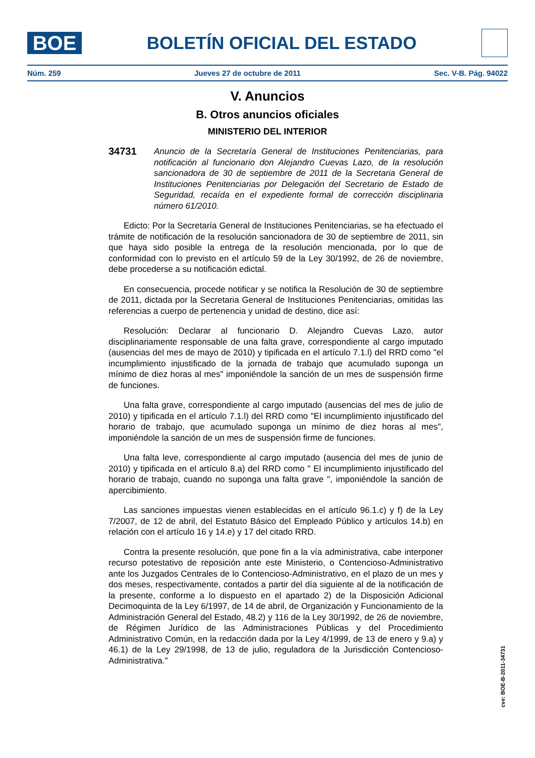BOE
BOLETÍN OFICIAL DEL ESTADO
Núm. 259 Jueves 27 de octubre de 2011 Sec. V-B. Pág. 94022
V. Anuncios
B. Otros anuncios oficiales
MINISTERIO DEL INTERIOR
34731
Anuncio de la Secretaría General de Instituciones Penitenciarias, para notificación al funcionario don Alejandro Cuevas Lazo, de la resolución sancionadora de 30 de septiembre de 2011 de la Secretaria General de Instituciones Penitenciarias por Delegación del Secretario de Estado de Seguridad, recaída en el expediente formal de corrección disciplinaria número 61/2010.
Edicto: Por la Secretaría General de Instituciones Penitenciarias, se ha efectuado el trámite de notificación de la resolución sancionadora de 30 de septiembre de 2011, sin que haya sido posible la entrega de la resolución mencionada, por lo que de conformidad con lo previsto en el artículo 59 de la Ley 30/1992, de 26 de noviembre, debe procederse a su notificación edictal.
En consecuencia, procede notificar y se notifica la Resolución de 30 de septiembre de 2011, dictada por la Secretaria General de Instituciones Penitenciarias, omitidas las referencias a cuerpo de pertenencia y unidad de destino, dice así:
Resolución: Declarar al funcionario D. Alejandro Cuevas Lazo, autor disciplinariamente responsable de una falta grave, correspondiente al cargo imputado (ausencias del mes de mayo de 2010) y tipificada en el artículo 7.1.l) del RRD como "el incumplimiento injustificado de la jornada de trabajo que acumulado suponga un mínimo de diez horas al mes" imponiéndole la sanción de un mes de suspensión firme de funciones.
Una falta grave, correspondiente al cargo imputado (ausencias del mes de julio de 2010) y tipificada en el artículo 7.1.l) del RRD como "El incumplimiento injustificado del horario de trabajo, que acumulado suponga un mínimo de diez horas al mes", imponiéndole la sanción de un mes de suspensión firme de funciones.
Una falta leve, correspondiente al cargo imputado (ausencia del mes de junio de 2010) y tipificada en el artículo 8.a) del RRD como " El incumplimiento injustificado del horario de trabajo, cuando no suponga una falta grave ", imponiéndole la sanción de apercibimiento.
Las sanciones impuestas vienen establecidas en el artículo 96.1.c) y f) de la Ley 7/2007, de 12 de abril, del Estatuto Básico del Empleado Público y artículos 14.b) en relación con el artículo 16 y 14.e) y 17 del citado RRD.
Contra la presente resolución, que pone fin a la vía administrativa, cabe interponer recurso potestativo de reposición ante este Ministerio, o Contencioso-Administrativo ante los Juzgados Centrales de lo Contencioso-Administrativo, en el plazo de un mes y dos meses, respectivamente, contados a partir del día siguiente al de la notificación de la presente, conforme a lo dispuesto en el apartado 2) de la Disposición Adicional Decimoquinta de la Ley 6/1997, de 14 de abril, de Organización y Funcionamiento de la Administración General del Estado, 48.2) y 116 de la Ley 30/1992, de 26 de noviembre, de Régimen Jurídico de las Administraciones Públicas y del Procedimiento Administrativo Común, en la redacción dada por la Ley 4/1999, de 13 de enero y 9.a) y 46.1) de la Ley 29/1998, de 13 de julio, reguladora de la Jurisdicción Contencioso-Administrativa."
cve: BOE-B-2011-34731